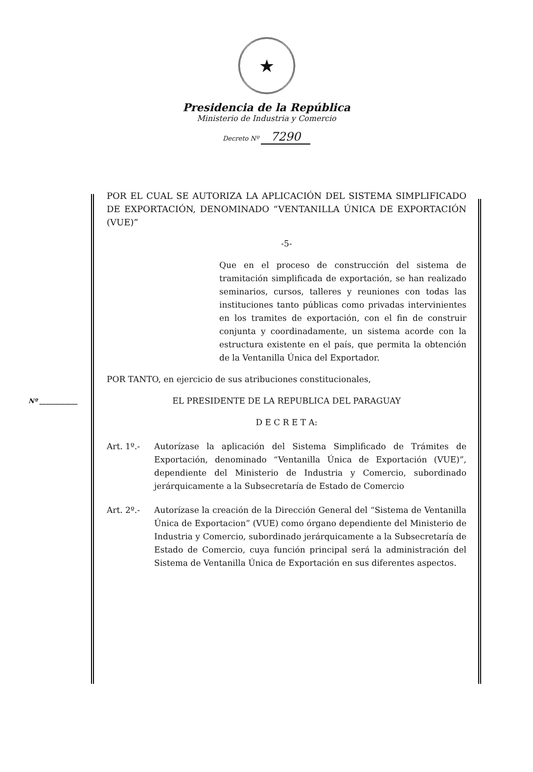★
Presidencia de la República
Ministerio de Industria y Comercio
Decreto Nº 7290
Nº ____________
POR EL CUAL SE AUTORIZA LA APLICACIÓN DEL SISTEMA SIMPLIFICADO DE EXPORTACIÓN, DENOMINADO “VENTANILLA ÚNICA DE EXPORTACIÓN (VUE)”
-5-
Que en el proceso de construcción del sistema de tramitación simplificada de exportación, se han realizado seminarios, cursos, talleres y reuniones con todas las instituciones tanto públicas como privadas intervinientes en los tramites de exportación, con el fin de construir conjunta y coordinadamente, un sistema acorde con la estructura existente en el país, que permita la obtención de la Ventanilla Única del Exportador.
POR TANTO, en ejercicio de sus atribuciones constitucionales,
EL PRESIDENTE DE LA REPUBLICA DEL PARAGUAY
D E C R E T A:
Art. 1º.-
Autorízase la aplicación del Sistema Simplificado de Trámites de Exportación, denominado “Ventanilla Única de Exportación (VUE)”, dependiente del Ministerio de Industria y Comercio, subordinado jerárquicamente a la Subsecretaría de Estado de Comercio
Art. 2º.-
Autorízase la creación de la Dirección General del “Sistema de Ventanilla Única de Exportacion” (VUE) como órgano dependiente del Ministerio de Industria y Comercio, subordinado jerárquicamente a la Subsecretaría de Estado de Comercio, cuya función principal será la administración del Sistema de Ventanilla Única de Exportación en sus diferentes aspectos.